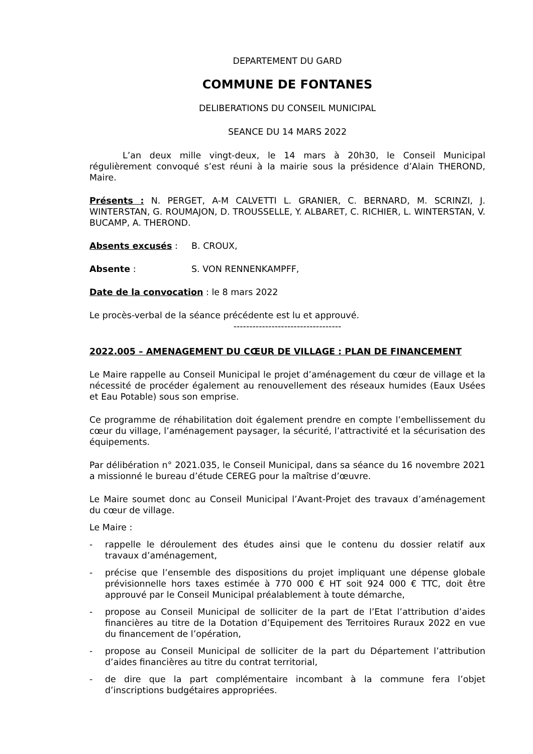DEPARTEMENT DU GARD
COMMUNE DE FONTANES
DELIBERATIONS DU CONSEIL MUNICIPAL
SEANCE DU 14 MARS 2022
L’an deux mille vingt-deux, le 14 mars à 20h30, le Conseil Municipal régulièrement convoqué s’est réuni à la mairie sous la présidence d’Alain THEROND, Maire.
Présents : N. PERGET, A-M CALVETTI L. GRANIER, C. BERNARD, M. SCRINZI, J. WINTERSTAN, G. ROUMAJON, D. TROUSSELLE, Y. ALBARET, C. RICHIER, L. WINTERSTAN, V. BUCAMP, A. THEROND.
Absents excusés : B. CROUX,
Absente : S. VON RENNENKAMPFF,
Date de la convocation : le 8 mars 2022
Le procès-verbal de la séance précédente est lu et approuvé.
----------------------------------
2022.005 – AMENAGEMENT DU CŒUR DE VILLAGE : PLAN DE FINANCEMENT
Le Maire rappelle au Conseil Municipal le projet d’aménagement du cœur de village et la nécessité de procéder également au renouvellement des réseaux humides (Eaux Usées et Eau Potable) sous son emprise.
Ce programme de réhabilitation doit également prendre en compte l’embellissement du cœur du village, l’aménagement paysager, la sécurité, l’attractivité et la sécurisation des équipements.
Par délibération n° 2021.035, le Conseil Municipal, dans sa séance du 16 novembre 2021 a missionné le bureau d’étude CEREG pour la maîtrise d’œuvre.
Le Maire soumet donc au Conseil Municipal l’Avant-Projet des travaux d’aménagement du cœur de village.
Le Maire :
- rappelle le déroulement des études ainsi que le contenu du dossier relatif aux travaux d’aménagement,
- précise que l’ensemble des dispositions du projet impliquant une dépense globale prévisionnelle hors taxes estimée à 770 000 € HT soit 924 000 € TTC, doit être approuvé par le Conseil Municipal préalablement à toute démarche,
- propose au Conseil Municipal de solliciter de la part de l’Etat l’attribution d’aides financières au titre de la Dotation d’Equipement des Territoires Ruraux 2022 en vue du financement de l’opération,
- propose au Conseil Municipal de solliciter de la part du Département l’attribution d’aides financières au titre du contrat territorial,
- de dire que la part complémentaire incombant à la commune fera l’objet d’inscriptions budgétaires appropriées.